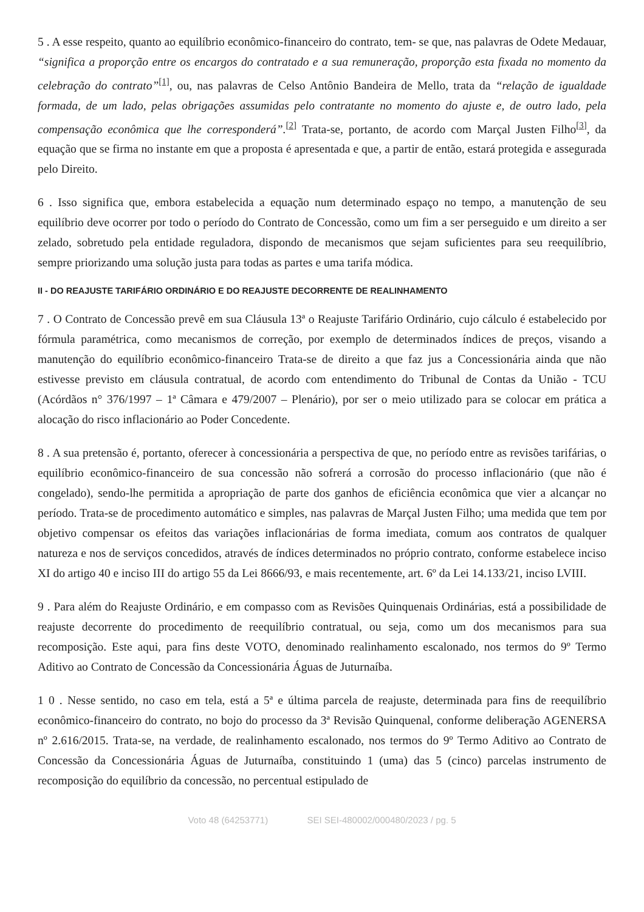5 . A esse respeito, quanto ao equilíbrio econômico-financeiro do contrato, tem- se que, nas palavras de Odete Medauar, “significa a proporção entre os encargos do contratado e a sua remuneração, proporção esta fixada no momento da celebração do contrato”<sup>[1]</sup>, ou, nas palavras de Celso Antônio Bandeira de Mello, trata da “relação de igualdade formada, de um lado, pelas obrigações assumidas pelo contratante no momento do ajuste e, de outro lado, pela compensação econômica que lhe corresponderá”.<sup>[2]</sup> Trata-se, portanto, de acordo com Marçal Justen Filho<sup>[3]</sup>, da equação que se firma no instante em que a proposta é apresentada e que, a partir de então, estará protegida e assegurada pelo Direito.
6 . Isso significa que, embora estabelecida a equação num determinado espaço no tempo, a manutenção de seu equilíbrio deve ocorrer por todo o período do Contrato de Concessão, como um fim a ser perseguido e um direito a ser zelado, sobretudo pela entidade reguladora, dispondo de mecanismos que sejam suficientes para seu reequilíbrio, sempre priorizando uma solução justa para todas as partes e uma tarifa módica.
II - DO REAJUSTE TARIFÁRIO ORDINÁRIO E DO REAJUSTE DECORRENTE DE REALINHAMENTO
7 . O Contrato de Concessão prevê em sua Cláusula 13ª o Reajuste Tarifário Ordinário, cujo cálculo é estabelecido por fórmula paramétrica, como mecanismos de correção, por exemplo de determinados índices de preços, visando a manutenção do equilíbrio econômico-financeiro Trata-se de direito a que faz jus a Concessionária ainda que não estivesse previsto em cláusula contratual, de acordo com entendimento do Tribunal de Contas da União - TCU (Acórdãos n° 376/1997 – 1ª Câmara e 479/2007 – Plenário), por ser o meio utilizado para se colocar em prática a alocação do risco inflacionário ao Poder Concedente.
8 . A sua pretensão é, portanto, oferecer à concessionária a perspectiva de que, no período entre as revisões tarifárias, o equilíbrio econômico-financeiro de sua concessão não sofrerá a corrosão do processo inflacionário (que não é congelado), sendo-lhe permitida a apropriação de parte dos ganhos de eficiência econômica que vier a alcançar no período. Trata-se de procedimento automático e simples, nas palavras de Marçal Justen Filho; uma medida que tem por objetivo compensar os efeitos das variações inflacionárias de forma imediata, comum aos contratos de qualquer natureza e nos de serviços concedidos, através de índices determinados no próprio contrato, conforme estabelece inciso XI do artigo 40 e inciso III do artigo 55 da Lei 8666/93, e mais recentemente, art. 6º da Lei 14.133/21, inciso LVIII.
9 . Para além do Reajuste Ordinário, e em compasso com as Revisões Quinquenais Ordinárias, está a possibilidade de reajuste decorrente do procedimento de reequilíbrio contratual, ou seja, como um dos mecanismos para sua recomposição. Este aqui, para fins deste VOTO, denominado realinhamento escalonado, nos termos do 9º Termo Aditivo ao Contrato de Concessão da Concessionária Águas de Juturnaíba.
1 0 . Nesse sentido, no caso em tela, está a 5ª e última parcela de reajuste, determinada para fins de reequilíbrio econômico-financeiro do contrato, no bojo do processo da 3ª Revisão Quinquenal, conforme deliberação AGENERSA nº 2.616/2015. Trata-se, na verdade, de realinhamento escalonado, nos termos do 9º Termo Aditivo ao Contrato de Concessão da Concessionária Águas de Juturnaíba, constituindo 1 (uma) das 5 (cinco) parcelas instrumento de recomposição do equilíbrio da concessão, no percentual estipulado de
Voto 48 (64253771) SEI SEI-480002/000480/2023 / pg. 5